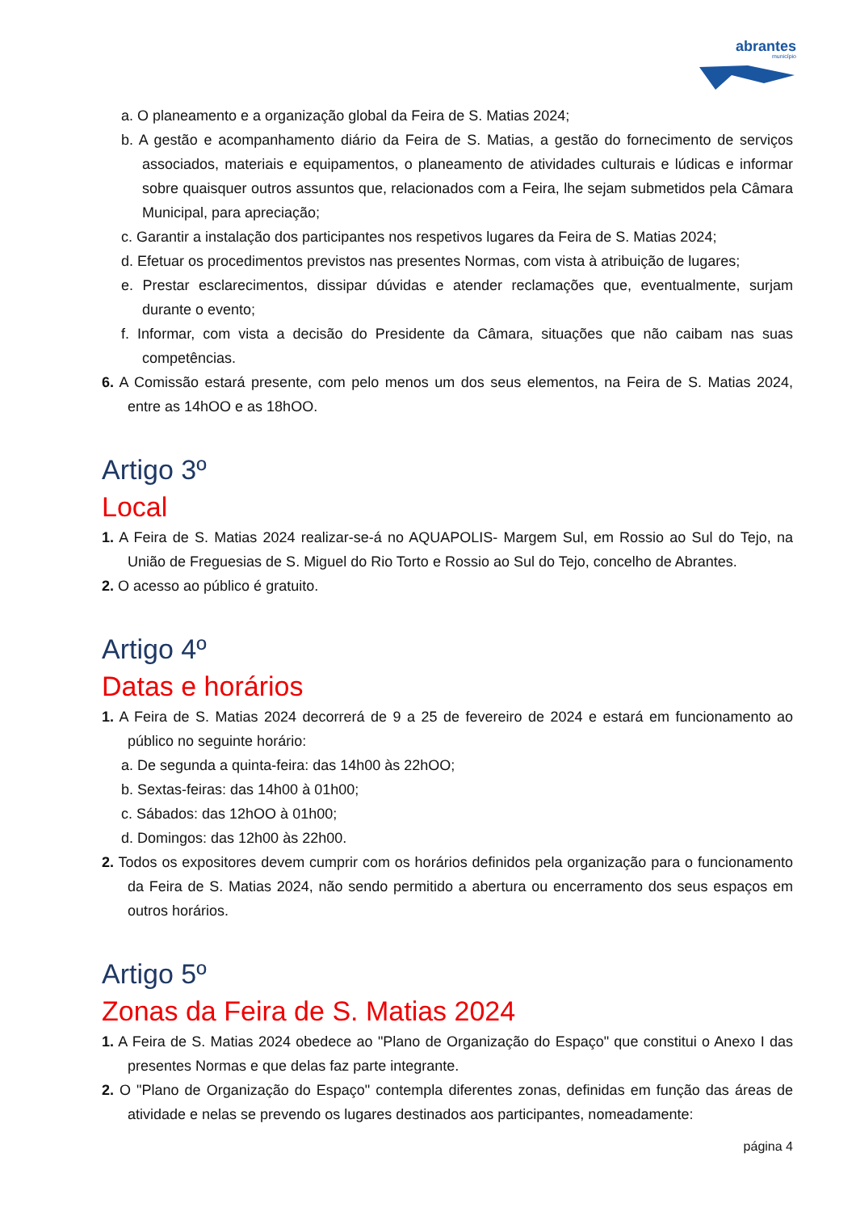abrantes
município
a. O planeamento e a organização global da Feira de S. Matias 2024;
b. A gestão e acompanhamento diário da Feira de S. Matias, a gestão do fornecimento de serviços associados, materiais e equipamentos, o planeamento de atividades culturais e lúdicas e informar sobre quaisquer outros assuntos que, relacionados com a Feira, lhe sejam submetidos pela Câmara Municipal, para apreciação;
c. Garantir a instalação dos participantes nos respetivos lugares da Feira de S. Matias 2024;
d. Efetuar os procedimentos previstos nas presentes Normas, com vista à atribuição de lugares;
e. Prestar esclarecimentos, dissipar dúvidas e atender reclamações que, eventualmente, surjam durante o evento;
f. Informar, com vista a decisão do Presidente da Câmara, situações que não caibam nas suas competências.
6. A Comissão estará presente, com pelo menos um dos seus elementos, na Feira de S. Matias 2024, entre as 14hOO e as 18hOO.
Artigo 3º
Local
1. A Feira de S. Matias 2024 realizar-se-á no AQUAPOLIS- Margem Sul, em Rossio ao Sul do Tejo, na União de Freguesias de S. Miguel do Rio Torto e Rossio ao Sul do Tejo, concelho de Abrantes.
2. O acesso ao público é gratuito.
Artigo 4º
Datas e horários
1. A Feira de S. Matias 2024 decorrerá de 9 a 25 de fevereiro de 2024 e estará em funcionamento ao público no seguinte horário:
a. De segunda a quinta-feira: das 14h00 às 22hOO;
b. Sextas-feiras: das 14h00 à 01h00;
c. Sábados: das 12hOO à 01h00;
d. Domingos: das 12h00 às 22h00.
2. Todos os expositores devem cumprir com os horários definidos pela organização para o funcionamento da Feira de S. Matias 2024, não sendo permitido a abertura ou encerramento dos seus espaços em outros horários.
Artigo 5º
Zonas da Feira de S. Matias 2024
1. A Feira de S. Matias 2024 obedece ao "Plano de Organização do Espaço" que constitui o Anexo I das presentes Normas e que delas faz parte integrante.
2. O "Plano de Organização do Espaço" contempla diferentes zonas, definidas em função das áreas de atividade e nelas se prevendo os lugares destinados aos participantes, nomeadamente:
página 4